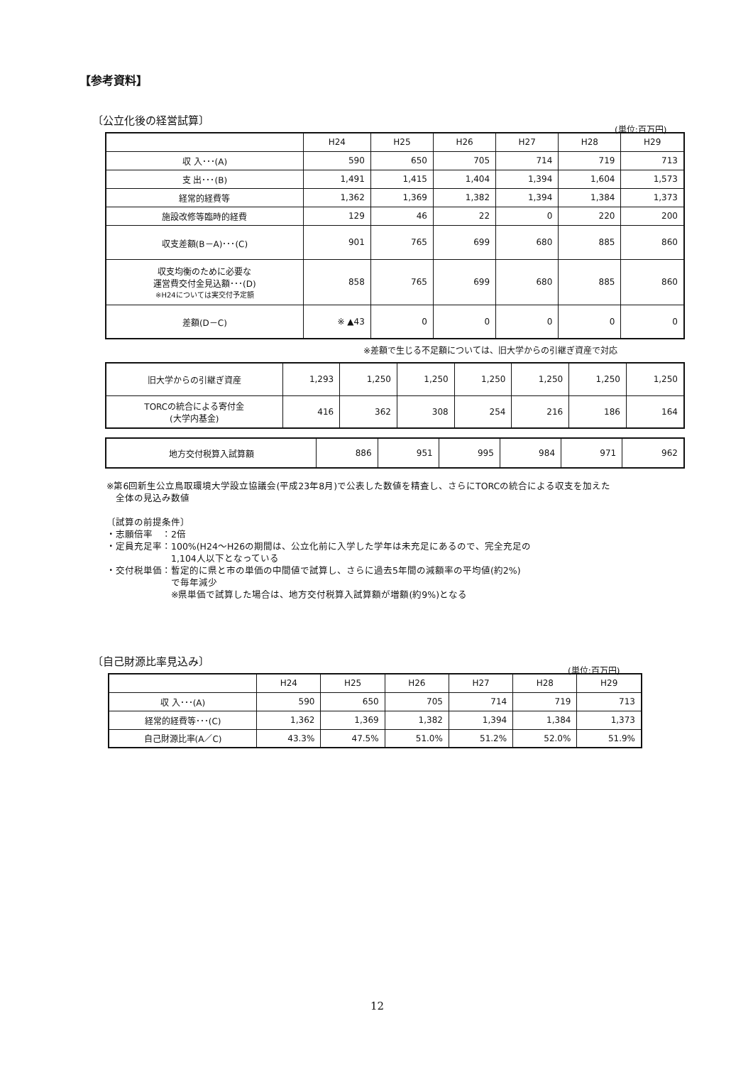【参考資料】
〔公立化後の経営試算〕
(単位:百万円)
| | H24 | H25 | H26 | H27 | H28 | H29 |
| --- | --- | --- | --- | --- | --- | --- |
| 収 入･･･(A) | 590 | 650 | 705 | 714 | 719 | 713 |
| 支 出･･･(B) | 1,491 | 1,415 | 1,404 | 1,394 | 1,604 | 1,573 |
| 経常的経費等 | 1,362 | 1,369 | 1,382 | 1,394 | 1,384 | 1,373 |
| 施設改修等臨時的経費 | 129 | 46 | 22 | 0 | 220 | 200 |
| 収支差額(B－A)･･･(C) | 901 | 765 | 699 | 680 | 885 | 860 |
| 収支均衡のために必要な 運営費交付金見込額･･･(D) ※H24については実交付予定額 | 858 | 765 | 699 | 680 | 885 | 860 |
| 差額(D－C) | ※ ▲43 | 0 | 0 | 0 | 0 | 0 |
※差額で生じる不足額については、旧大学からの引継ぎ資産で対応
| 旧大学からの引継ぎ資産 | 1,293 | 1,250 | 1,250 | 1,250 | 1,250 | 1,250 | 1,250 |
| TORCの統合による寄付金 (大学内基金) | 416 | 362 | 308 | 254 | 216 | 186 | 164 |
| 地方交付税算入試算額 | 886 | 951 | 995 | 984 | 971 | 962 |
※第6回新生公立鳥取環境大学設立協議会(平成23年8月)で公表した数値を精査し、さらにTORCの統合による収支を加えた
　全体の見込み数値
〔試算の前提条件〕
・志願倍率　：2倍
・定員充足率：100%(H24～H26の期間は、公立化前に入学した学年は未充足にあるので、完全充足の
　　　　　　　1,104人以下となっている
・交付税単価：暫定的に県と市の単価の中間値で試算し、さらに過去5年間の減額率の平均値(約2%)
　　　　　　　で毎年減少
　　　　　　　※県単価で試算した場合は、地方交付税算入試算額が増額(約9%)となる
〔自己財源比率見込み〕
(単位:百万円)
| | H24 | H25 | H26 | H27 | H28 | H29 |
| --- | --- | --- | --- | --- | --- | --- |
| 収 入･･･(A) | 590 | 650 | 705 | 714 | 719 | 713 |
| 経常的経費等･･･(C) | 1,362 | 1,369 | 1,382 | 1,394 | 1,384 | 1,373 |
| 自己財源比率(A／C) | 43.3% | 47.5% | 51.0% | 51.2% | 52.0% | 51.9% |
12